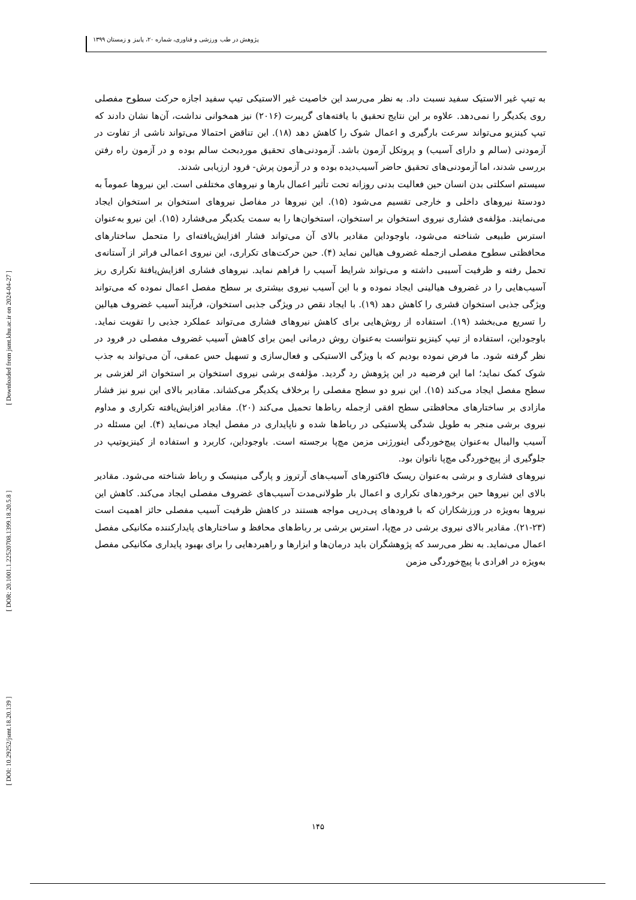پژوهش در طب ورزشی و فناوری، شماره ۲۰، پاییز و زمستان ۱۳۹۹
[ DOI: 10.29252/jsmt.18.20.139 ] [ DOR: 20.1001.1.22520708.1399.18.20.5.8 ] [ Downloaded from jsmt.khu.ac.ir on 2024-04-27 ]
به تیپ غیر الاستیک سفید نسبت داد. به نظر می‌رسد این خاصیت غیر الاستیکی تیپ سفید اجازه حرکت سطوح مفصلی روی یکدیگر را نمی‌دهد. علاوه بر این نتایج تحقیق با یافته‌های گریبرت (۲۰۱۶) نیز همخوانی نداشت، آن‌ها نشان دادند که تیپ کینزیو می‌تواند سرعت بارگیری و اعمال شوک را کاهش دهد (۱۸). این تناقض احتمالا می‌تواند ناشی از تفاوت در آزمودنی (سالم و دارای آسیب) و پروتکل آزمون باشد. آزمودنی‌های تحقیق موردبحث سالم بوده و در آزمون راه رفتن بررسی شدند، اما آزمودنی‌های تحقیق حاضر آسیب‌دیده بوده و در آزمون پرش- فرود ارزیابی شدند.
سیستم اسکلتی بدن انسان حین فعالیت بدنی روزانه تحت تأثیر اعمال بارها و نیروهای مختلفی است. این نیروها عموماً به دودستهٔ نیروهای داخلی و خارجی تقسیم می‌شود (۱۵). این نیروها در مفاصل نیروهای استخوان بر استخوان ایجاد می‌نمایند. مؤلفه‌ی فشاری نیروی استخوان بر استخوان، استخوان‌ها را به سمت یکدیگر می‌فشارد (۱۵). این نیرو به‌عنوان استرس طبیعی شناخته می‌شود، باوجوداین مقادیر بالای آن می‌تواند فشار افزایش‌یافته‌ای را متحمل ساختارهای محافظتی سطوح مفصلی ازجمله غضروف هیالین نماید (۴). حین حرکت‌های تکراری، این نیروی اعمالی فراتر از آستانه‌ی تحمل رفته و ظرفیت آسیبی داشته و می‌تواند شرایط آسیب را فراهم نماید. نیروهای فشاری افزایش‌یافتهٔ تکراری ریز آسیب‌هایی را در غضروف هیالینی ایجاد نموده و با این آسیب نیروی بیشتری بر سطح مفصل اعمال نموده که می‌تواند ویژگی جذبی استخوان قشری را کاهش دهد (۱۹). با ایجاد نقص در ویژگی جذبی استخوان، فرآیند آسیب غضروف هیالین را تسریع می‌بخشد (۱۹). استفاده از روش‌هایی برای کاهش نیروهای فشاری می‌تواند عملکرد جذبی را تقویت نماید. باوجوداین، استفاده از تیپ کینزیو نتوانست به‌عنوان روش درمانی ایمن برای کاهش آسیب غضروف مفصلی در فرود در نظر گرفته شود. ما فرض نموده بودیم که با ویژگی الاستیکی و فعال‌سازی و تسهیل حس عمقی، آن می‌تواند به جذب شوک کمک نماید؛ اما این فرضیه در این پژوهش رد گردید. مؤلفه‌ی برشی نیروی استخوان بر استخوان اثر لغزشی بر سطح مفصل ایجاد می‌کند (۱۵). این نیرو دو سطح مفصلی را برخلاف یکدیگر می‌کشاند. مقادیر بالای این نیرو نیز فشار مازادی بر ساختارهای محافظتی سطح افقی ازجمله رباط‌ها تحمیل می‌کند (۲۰). مقادیر افزایش‌یافته تکراری و مداوم نیروی برشی منجر به طویل شدگی پلاستیکی در رباط‌ها شده و ناپایداری در مفصل ایجاد می‌نماید (۴). این مسئله در آسیب والیبال به‌عنوان پیچ‌خوردگی اینورژنی مزمن مچ‌پا برجسته است. باوجوداین، کاربرد و استفاده از کینزیوتیپ در جلوگیری از پیچ‌خوردگی مچ‌پا ناتوان بود.
نیروهای فشاری و برشی به‌عنوان ریسک فاکتورهای آسیب‌های آرتروز و پارگی مینیسک و رباط شناخته می‌شود. مقادیر بالای این نیروها حین برخوردهای تکراری و اعمال بار طولانی‌مدت آسیب‌های غضروف مفصلی ایجاد می‌کند. کاهش این نیروها به‌ویژه در ورزشکاران که با فرودهای پی‌درپی مواجه هستند در کاهش ظرفیت آسیب مفصلی حائز اهمیت است (۲۳-۲۱). مقادیر بالای نیروی برشی در مچ‌پا، استرس برشی بر رباط‌های محافظ و ساختارهای پایدارکننده مکانیکی مفصل اعمال می‌نماید. به نظر می‌رسد که پژوهشگران باید درمان‌ها و ابزارها و راهبردهایی را برای بهبود پایداری مکانیکی مفصل به‌ویژه در افرادی با پیچ‌خوردگی مزمن
۱۴۵